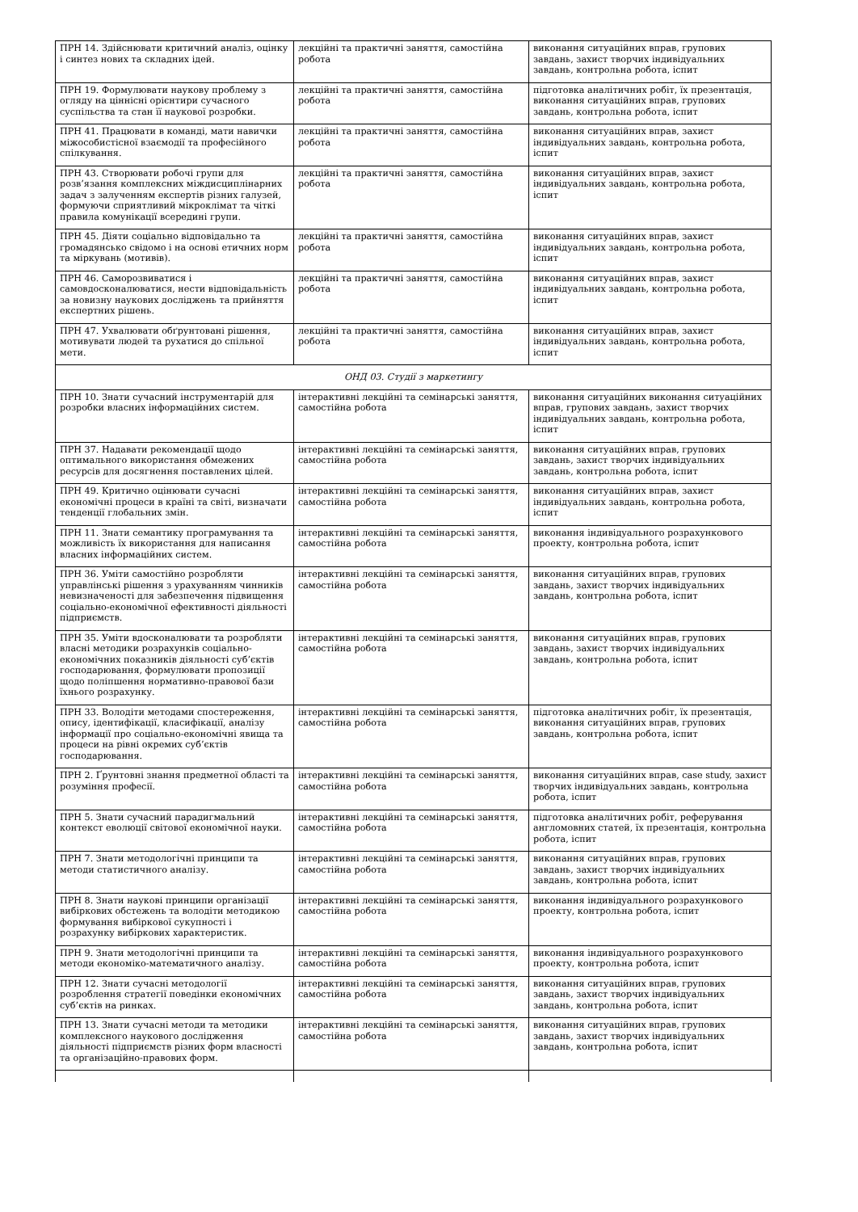| ПРН 14. Здійснювати критичний аналіз, оцінку і синтез нових та складних ідей. | лекційні та практичні заняття, самостійна робота | виконання ситуаційних вправ, групових завдань, захист творчих індивідуальних завдань, контрольна робота, іспит |
| ПРН 19. Формулювати наукову проблему з огляду на ціннісні орієнтири сучасного суспільства та стан її наукової розробки. | лекційні та практичні заняття, самостійна робота | підготовка аналітичних робіт, їх презентація, виконання ситуаційних вправ, групових завдань, контрольна робота, іспит |
| ПРН 41. Працювати в команді, мати навички міжособистісної взаємодії та професійного спілкування. | лекційні та практичні заняття, самостійна робота | виконання ситуаційних вправ, захист індивідуальних завдань, контрольна робота, іспит |
| ПРН 43. Створювати робочі групи для розв’язання комплексних міждисциплінарних задач з залученням експертів різних галузей, формуючи сприятливий мікроклімат та чіткі правила комунікації всередині групи. | лекційні та практичні заняття, самостійна робота | виконання ситуаційних вправ, захист індивідуальних завдань, контрольна робота, іспит |
| ПРН 45. Діяти соціально відповідально та громадянсько свідомо і на основі етичних норм та міркувань (мотивів). | лекційні та практичні заняття, самостійна робота | виконання ситуаційних вправ, захист індивідуальних завдань, контрольна робота, іспит |
| ПРН 46. Саморозвиватися і самовдосконалюватися, нести відповідальність за новизну наукових досліджень та прийняття експертних рішень. | лекційні та практичні заняття, самостійна робота | виконання ситуаційних вправ, захист індивідуальних завдань, контрольна робота, іспит |
| ПРН 47. Ухвалювати обґрунтовані рішення, мотивувати людей та рухатися до спільної мети. | лекційні та практичні заняття, самостійна робота | виконання ситуаційних вправ, захист індивідуальних завдань, контрольна робота, іспит |
| ОНД 03. Студії з маркетингу | | |
| ПРН 10. Знати сучасний інструментарій для розробки власних інформаційних систем. | інтерактивні лекційні та семінарські заняття, самостійна робота | виконання ситуаційних виконання ситуаційних вправ, групових завдань, захист творчих індивідуальних завдань, контрольна робота, іспит |
| ПРН 37. Надавати рекомендації щодо оптимального використання обмежених ресурсів для досягнення поставлених цілей. | інтерактивні лекційні та семінарські заняття, самостійна робота | виконання ситуаційних вправ, групових завдань, захист творчих індивідуальних завдань, контрольна робота, іспит |
| ПРН 49. Критично оцінювати сучасні економічні процеси в країні та світі, визначати тенденції глобальних змін. | інтерактивні лекційні та семінарські заняття, самостійна робота | виконання ситуаційних вправ, захист індивідуальних завдань, контрольна робота, іспит |
| ПРН 11. Знати семантику програмування та можливість їх використання для написання власних інформаційних систем. | інтерактивні лекційні та семінарські заняття, самостійна робота | виконання індивідуального розрахункового проекту, контрольна робота, іспит |
| ПРН 36. Уміти самостійно розробляти управлінські рішення з урахуванням чинників невизначеності для забезпечення підвищення соціально-економічної ефективності діяльності підприємств. | інтерактивні лекційні та семінарські заняття, самостійна робота | виконання ситуаційних вправ, групових завдань, захист творчих індивідуальних завдань, контрольна робота, іспит |
| ПРН 35. Уміти вдосконалювати та розробляти власні методики розрахунків соціально-економічних показників діяльності суб’єктів господарювання, формулювати пропозиції щодо поліпшення нормативно-правової бази їхнього розрахунку. | інтерактивні лекційні та семінарські заняття, самостійна робота | виконання ситуаційних вправ, групових завдань, захист творчих індивідуальних завдань, контрольна робота, іспит |
| ПРН 33. Володіти методами спостереження, опису, ідентифікації, класифікації, аналізу інформації про соціально-економічні явища та процеси на рівні окремих суб’єктів господарювання. | інтерактивні лекційні та семінарські заняття, самостійна робота | підготовка аналітичних робіт, їх презентація, виконання ситуаційних вправ, групових завдань, контрольна робота, іспит |
| ПРН 2. Ґрунтовні знання предметної області та розуміння професії. | інтерактивні лекційні та семінарські заняття, самостійна робота | виконання ситуаційних вправ, case study, захист творчих індивідуальних завдань, контрольна робота, іспит |
| ПРН 5. Знати сучасний парадигмальний контекст еволюції світової економічної науки. | інтерактивні лекційні та семінарські заняття, самостійна робота | підготовка аналітичних робіт, реферування англомовних статей, їх презентація, контрольна робота, іспит |
| ПРН 7. Знати методологічні принципи та методи статистичного аналізу. | інтерактивні лекційні та семінарські заняття, самостійна робота | виконання ситуаційних вправ, групових завдань, захист творчих індивідуальних завдань, контрольна робота, іспит |
| ПРН 8. Знати наукові принципи організації вибіркових обстежень та володіти методикою формування вибіркової сукупності і розрахунку вибіркових характеристик. | інтерактивні лекційні та семінарські заняття, самостійна робота | виконання індивідуального розрахункового проекту, контрольна робота, іспит |
| ПРН 9. Знати методологічні принципи та методи економіко-математичного аналізу. | інтерактивні лекційні та семінарські заняття, самостійна робота | виконання індивідуального розрахункового проекту, контрольна робота, іспит |
| ПРН 12. Знати сучасні методології розроблення стратегії поведінки економічних суб’єктів на ринках. | інтерактивні лекційні та семінарські заняття, самостійна робота | виконання ситуаційних вправ, групових завдань, захист творчих індивідуальних завдань, контрольна робота, іспит |
| ПРН 13. Знати сучасні методи та методики комплексного наукового дослідження діяльності підприємств різних форм власності та організаційно-правових форм. | інтерактивні лекційні та семінарські заняття, самостійна робота | виконання ситуаційних вправ, групових завдань, захист творчих індивідуальних завдань, контрольна робота, іспит |